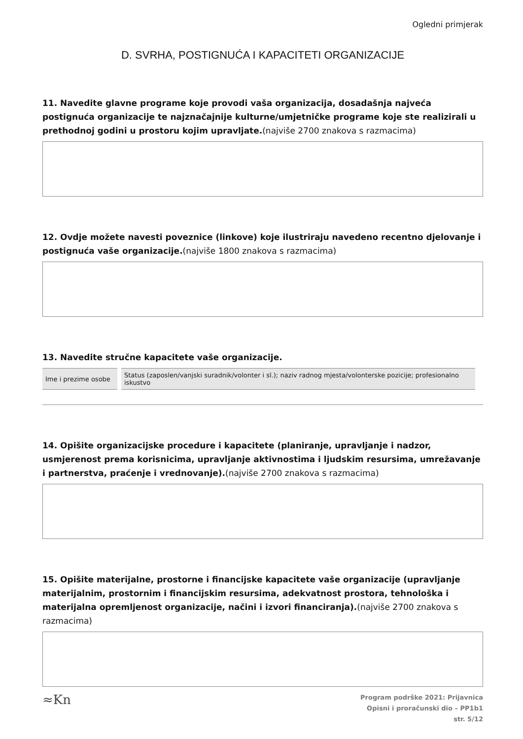Ogledni primjerak
D. SVRHA, POSTIGNUĆA I KAPACITETI ORGANIZACIJE
11. Navedite glavne programe koje provodi vaša organizacija, dosadašnja najveća postignuća organizacije te najznačajnije kulturne/umjetničke programe koje ste realizirali u prethodnoj godini u prostoru kojim upravljate.(najviše 2700 znakova s razmacima)
12. Ovdje možete navesti poveznice (linkove) koje ilustriraju navedeno recentno djelovanje i postignuća vaše organizacije.(najviše 1800 znakova s razmacima)
13. Navedite stručne kapacitete vaše organizacije.
| Ime i prezime osobe | Status (zaposlen/vanjski suradnik/volonter i sl.); naziv radnog mjesta/volonterske pozicije; profesionalno iskustvo |
14. Opišite organizacijske procedure i kapacitete (planiranje, upravljanje i nadzor, usmjerenost prema korisnicima, upravljanje aktivnostima i ljudskim resursima, umrežavanje i partnerstva, praćenje i vrednovanje).(najviše 2700 znakova s razmacima)
15. Opišite materijalne, prostorne i financijske kapacitete vaše organizacije (upravljanje materijalnim, prostornim i financijskim resursima, adekvatnost prostora, tehnološka i materijalna opremljenost organizacije, načini i izvori financiranja).(najviše 2700 znakova s razmacima)
≈Kn
Program podrške 2021: Prijavnica
Opisni i proračunski dio – PP1b1
str. 5/12